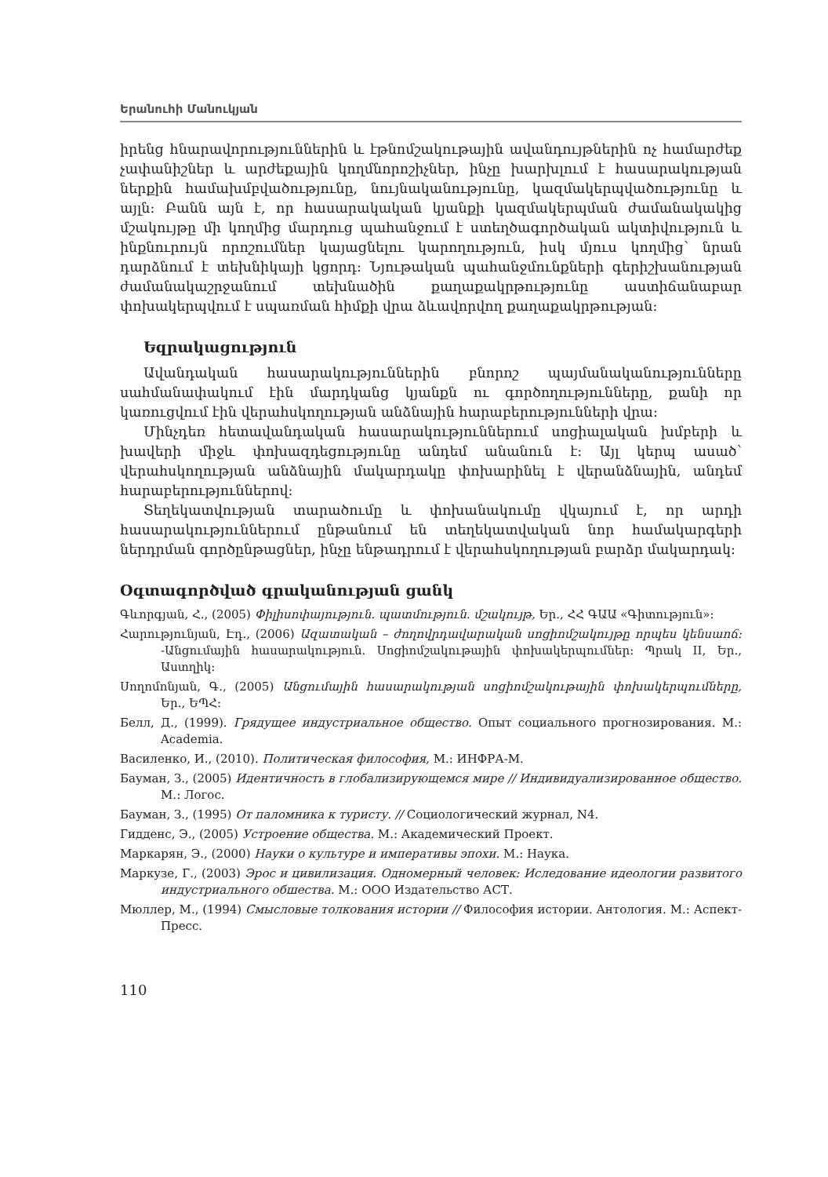Երանուհի Մանուկյան
իրենց հնարավորություններին և էթնոմշակութային ավանդույթներին ոչ համարժեք չափանիշներ և արժեքային կողմնորոշիչներ, ինչը խարխլում է հասարակության ներքին համախմբվածությունը, նույնականությունը, կազմակերպվածությունը և այլն: Բանն այն է, որ հասարակական կյանքի կազմակերպման ժամանակակից մշակույթը մի կողմից մարդուց պահանջում է ստեղծագործական ակտիվություն և ինքնուրույն որոշումներ կայացնելու կարողություն, իսկ մյուս կողմից՝ նրան դարձնում է տեխնիկայի կցորդ: Նյութական պահանջմունքների գերիշխանության ժամանակաշրջանում տեխնածին քաղաքակրթությունը աստիճանաբար փոխակերպվում է սպառման հիմքի վրա ձևավորվող քաղաքակրթության:
Եզրակացություն
Ավանդական հասարակություններին բնորոշ պայմանականությունները սահմանափակում էին մարդկանց կյանքն ու գործողությունները, քանի որ կառուցվում էին վերահսկողության անձնային հարաբերությունների վրա:
Մինչդեռ հետավանդական հասարակություններում սոցիալական խմբերի և խավերի միջև փոխազդեցությունը անդեմ անանուն է: Այլ կերպ ասած՝ վերահսկողության անձնային մակարդակը փոխարինել է վերանձնային, անդեմ հարաբերություններով:
Տեղեկատվության տարածումը և փոխանակումը վկայում է, որ արդի հասարակություններում ընթանում են տեղեկատվական նոր համակարգերի ներդրման գործընթացներ, ինչը ենթադրում է վերահսկողության բարձր մակարդակ:
Օգտագործված գրականության ցանկ
Գևորգյան, Հ., (2005) Փիլիսոփայություն. պատմություն. մշակույթ, Եր., ՀՀ ԳԱԱ «Գիտություն»:
Հարությունյան, Էդ., (2006) Ազատական – ժողովրդավարական սոցիոմշակույթը որպես կենսաոճ: -Անցումային հասարակություն. Սոցիոմշակութային փոխակերպումներ: Պրակ II, Եր., Աստղիկ:
Սողոմոնյան, Գ., (2005) Անցումային հասարակության սոցիոմշակութային փոխակերպումները, Եր., ԵՊՀ:
Белл, Д., (1999). Грядущее индустриальное общество. Опыт социального прогнозирования. М.: Academia.
Василенко, И., (2010). Политическая философия, М.: ИНФРА-М.
Бауман, З., (2005) Идентичность в глобализирующемся мире // Индивидуализированное общество. М.: Логос.
Бауман, З., (1995) От паломника к туристу. // Социологический журнал, N4.
Гидденс, Э., (2005) Устроение общества. М.: Академический Проект.
Маркарян, Э., (2000) Науки о культуре и императивы эпохи. М.: Наука.
Маркузе, Г., (2003) Эрос и цивилизация. Одномерный человек: Иследование идеологии развитого индустриального обшества. М.: ООО Издательство АСТ.
Мюллер, М., (1994) Смысловые толкования истории // Философия истории. Антология. М.: Аспект-Пресс.
110